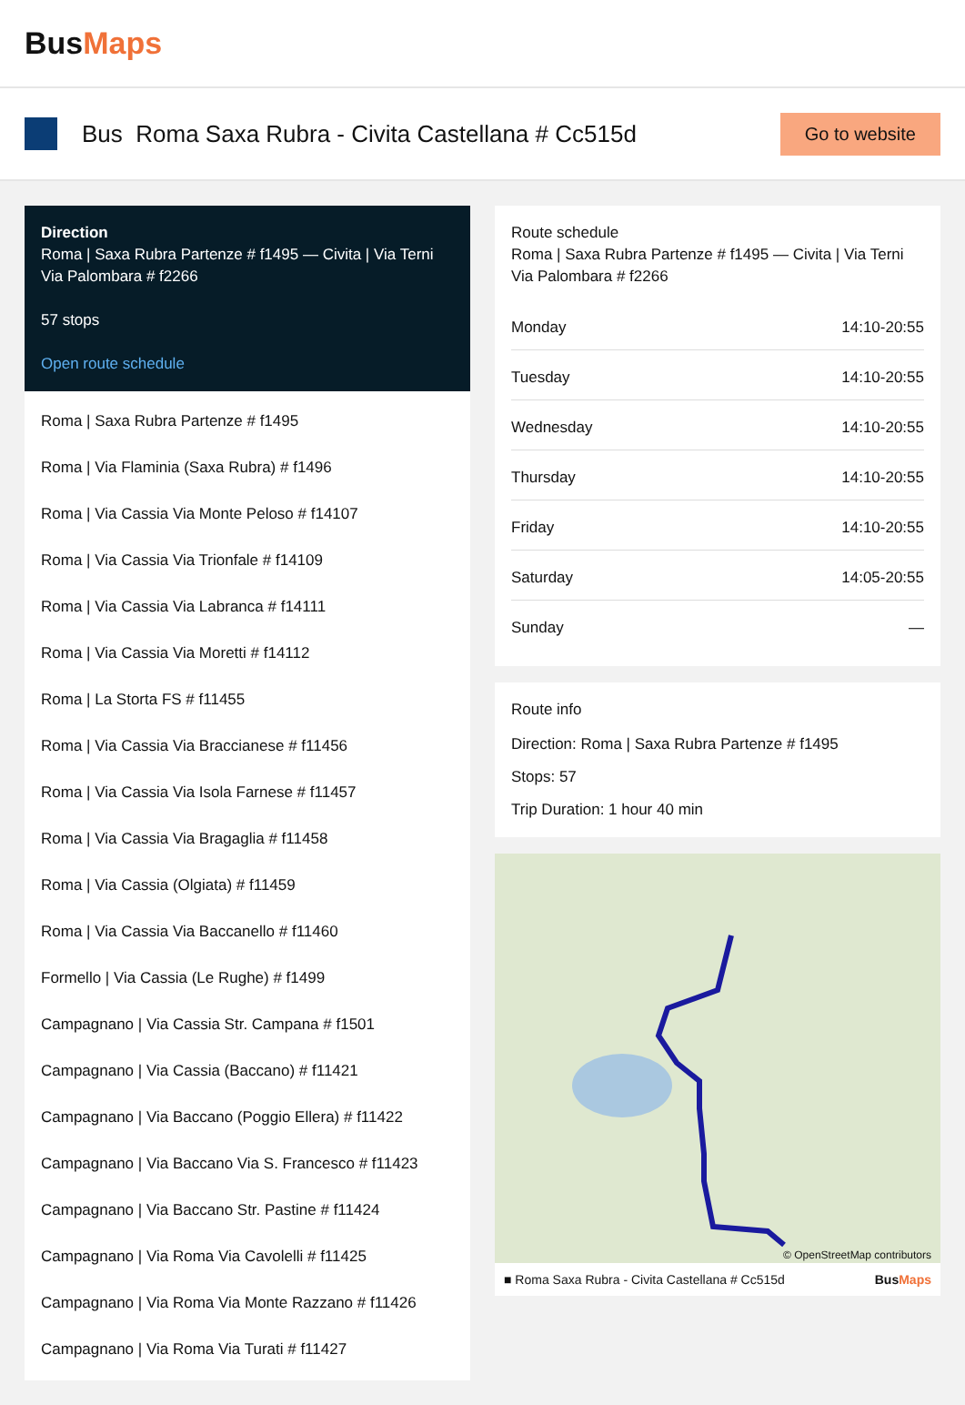BusMaps
Bus Roma Saxa Rubra - Civita Castellana # Cc515d
Go to website
Direction
Roma | Saxa Rubra Partenze # f1495 — Civita | Via Terni Via Palombara # f2266
57 stops
Open route schedule
Roma | Saxa Rubra Partenze # f1495
Roma | Via Flaminia (Saxa Rubra) # f1496
Roma | Via Cassia Via Monte Peloso # f14107
Roma | Via Cassia Via Trionfale # f14109
Roma | Via Cassia Via Labranca # f14111
Roma | Via Cassia Via Moretti # f14112
Roma | La Storta FS # f11455
Roma | Via Cassia Via Braccianese # f11456
Roma | Via Cassia Via Isola Farnese # f11457
Roma | Via Cassia Via Bragaglia # f11458
Roma | Via Cassia (Olgiata) # f11459
Roma | Via Cassia Via Baccanello # f11460
Formello | Via Cassia (Le Rughe) # f1499
Campagnano | Via Cassia Str. Campana # f1501
Campagnano | Via Cassia (Baccano) # f11421
Campagnano | Via Baccano (Poggio Ellera) # f11422
Campagnano | Via Baccano Via S. Francesco # f11423
Campagnano | Via Baccano Str. Pastine # f11424
Campagnano | Via Roma Via Cavolelli # f11425
Campagnano | Via Roma Via Monte Razzano # f11426
Campagnano | Via Roma Via Turati # f11427
Route schedule
Roma | Saxa Rubra Partenze # f1495 — Civita | Via Terni Via Palombara # f2266
| Monday | 14:10-20:55 |
| Tuesday | 14:10-20:55 |
| Wednesday | 14:10-20:55 |
| Thursday | 14:10-20:55 |
| Friday | 14:10-20:55 |
| Saturday | 14:05-20:55 |
| Sunday | — |
Route info
Direction: Roma | Saxa Rubra Partenze # f1495
Stops: 57
Trip Duration: 1 hour 40 min
© OpenStreetMap contributors
■ Roma Saxa Rubra - Civita Castellana # Cc515d BusMaps